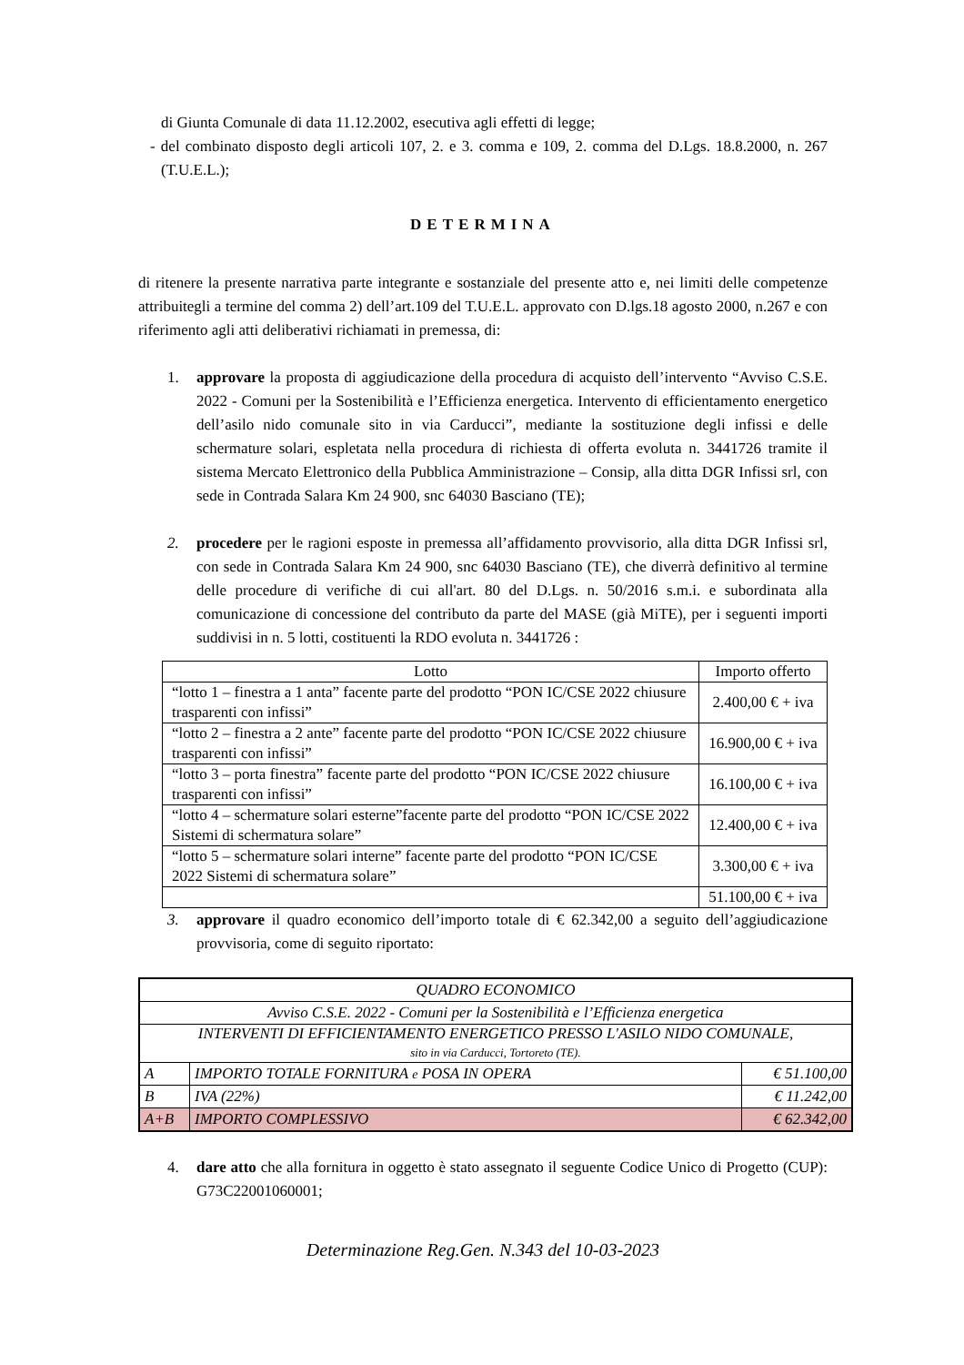di Giunta Comunale di data 11.12.2002, esecutiva agli effetti di legge;
- del combinato disposto degli articoli 107, 2. e 3. comma e 109, 2. comma del D.Lgs. 18.8.2000, n. 267 (T.U.E.L.);
DETERMINA
di ritenere la presente narrativa parte integrante e sostanziale del presente atto e, nei limiti delle competenze attribuitegli a termine del comma 2) dell’art.109 del T.U.E.L. approvato con D.lgs.18 agosto 2000, n.267 e con riferimento agli atti deliberativi richiamati in premessa, di:
1. approvare la proposta di aggiudicazione della procedura di acquisto dell’intervento “Avviso C.S.E. 2022 - Comuni per la Sostenibilità e l’Efficienza energetica. Intervento di efficientamento energetico dell’asilo nido comunale sito in via Carducci”, mediante la sostituzione degli infissi e delle schermature solari, espletata nella procedura di richiesta di offerta evoluta n. 3441726 tramite il sistema Mercato Elettronico della Pubblica Amministrazione – Consip, alla ditta DGR Infissi srl, con sede in Contrada Salara Km 24 900, snc 64030 Basciano (TE);
2. procedere per le ragioni esposte in premessa all’affidamento provvisorio, alla ditta DGR Infissi srl, con sede in Contrada Salara Km 24 900, snc 64030 Basciano (TE), che diverrà definitivo al termine delle procedure di verifiche di cui all'art. 80 del D.Lgs. n. 50/2016 s.m.i. e subordinata alla comunicazione di concessione del contributo da parte del MASE (già MiTE), per i seguenti importi suddivisi in n. 5 lotti, costituenti la RDO evoluta n. 3441726 :
| Lotto | Importo offerto |
| “lotto 1 – finestra a 1 anta” facente parte del prodotto “PON IC/CSE 2022 chiusure trasparenti con infissi” | 2.400,00 € + iva |
| “lotto 2 – finestra a 2 ante” facente parte del prodotto “PON IC/CSE 2022 chiusure trasparenti con infissi” | 16.900,00 € + iva |
| “lotto 3 – porta finestra” facente parte del prodotto “PON IC/CSE 2022 chiusure trasparenti con infissi” | 16.100,00 € + iva |
| “lotto 4 – schermature solari esterne”facente parte del prodotto “PON IC/CSE 2022 Sistemi di schermatura solare” | 12.400,00 € + iva |
| “lotto 5 – schermature solari interne” facente parte del prodotto “PON IC/CSE 2022 Sistemi di schermatura solare” | 3.300,00 € + iva |
| | 51.100,00 € + iva |
3. approvare il quadro economico dell’importo totale di € 62.342,00 a seguito dell’aggiudicazione provvisoria, come di seguito riportato:
| QUADRO ECONOMICO | | |
| Avviso C.S.E. 2022 - Comuni per la Sostenibilità e l’Efficienza energetica | | |
| INTERVENTI DI EFFICIENTAMENTO ENERGETICO PRESSO L'ASILO NIDO COMUNALE, sito in via Carducci, Tortoreto (TE). | | |
| A | IMPORTO TOTALE FORNITURA e POSA IN OPERA | € 51.100,00 |
| B | IVA (22%) | € 11.242,00 |
| A+B | IMPORTO COMPLESSIVO | € 62.342,00 |
4. dare atto che alla fornitura in oggetto è stato assegnato il seguente Codice Unico di Progetto (CUP): G73C22001060001;
Determinazione Reg.Gen. N.343 del 10-03-2023